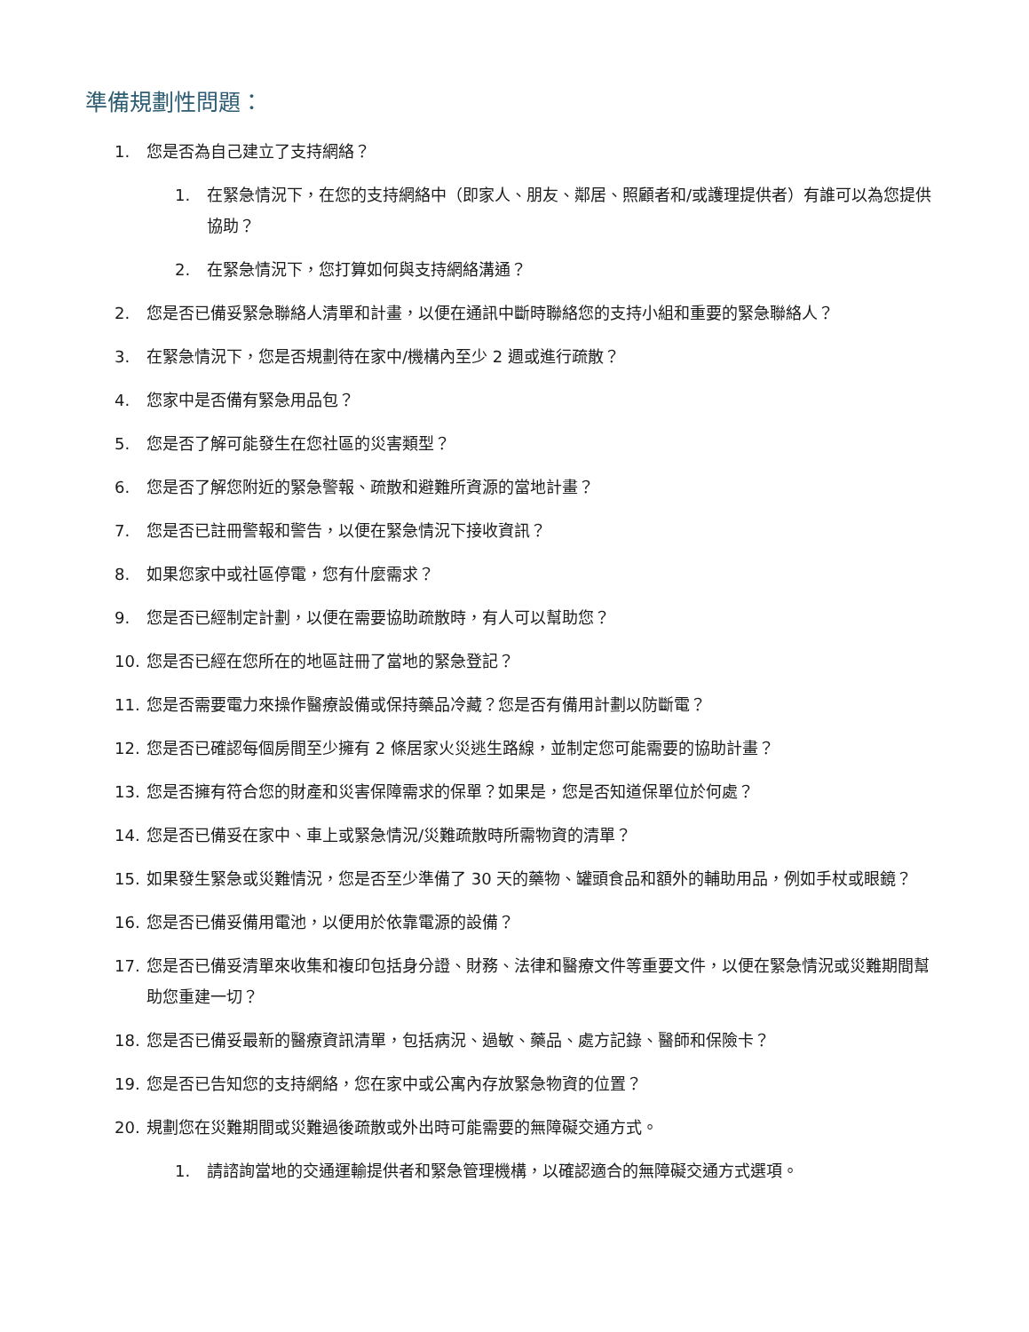準備規劃性問題：
1. 您是否為自己建立了支持網絡？
1. 在緊急情況下，在您的支持網絡中（即家人、朋友、鄰居、照顧者和/或護理提供者）有誰可以為您提供協助？
2. 在緊急情況下，您打算如何與支持網絡溝通？
2. 您是否已備妥緊急聯絡人清單和計畫，以便在通訊中斷時聯絡您的支持小組和重要的緊急聯絡人？
3. 在緊急情況下，您是否規劃待在家中/機構內至少 2 週或進行疏散？
4. 您家中是否備有緊急用品包？
5. 您是否了解可能發生在您社區的災害類型？
6. 您是否了解您附近的緊急警報、疏散和避難所資源的當地計畫？
7. 您是否已註冊警報和警告，以便在緊急情況下接收資訊？
8. 如果您家中或社區停電，您有什麼需求？
9. 您是否已經制定計劃，以便在需要協助疏散時，有人可以幫助您？
10. 您是否已經在您所在的地區註冊了當地的緊急登記？
11. 您是否需要電力來操作醫療設備或保持藥品冷藏？您是否有備用計劃以防斷電？
12. 您是否已確認每個房間至少擁有 2 條居家火災逃生路線，並制定您可能需要的協助計畫？
13. 您是否擁有符合您的財產和災害保障需求的保單？如果是，您是否知道保單位於何處？
14. 您是否已備妥在家中、車上或緊急情況/災難疏散時所需物資的清單？
15. 如果發生緊急或災難情況，您是否至少準備了 30 天的藥物、罐頭食品和額外的輔助用品，例如手杖或眼鏡？
16. 您是否已備妥備用電池，以便用於依靠電源的設備？
17. 您是否已備妥清單來收集和複印包括身分證、財務、法律和醫療文件等重要文件，以便在緊急情況或災難期間幫助您重建一切？
18. 您是否已備妥最新的醫療資訊清單，包括病況、過敏、藥品、處方記錄、醫師和保險卡？
19. 您是否已告知您的支持網絡，您在家中或公寓內存放緊急物資的位置？
20. 規劃您在災難期間或災難過後疏散或外出時可能需要的無障礙交通方式。
1. 請諮詢當地的交通運輸提供者和緊急管理機構，以確認適合的無障礙交通方式選項。